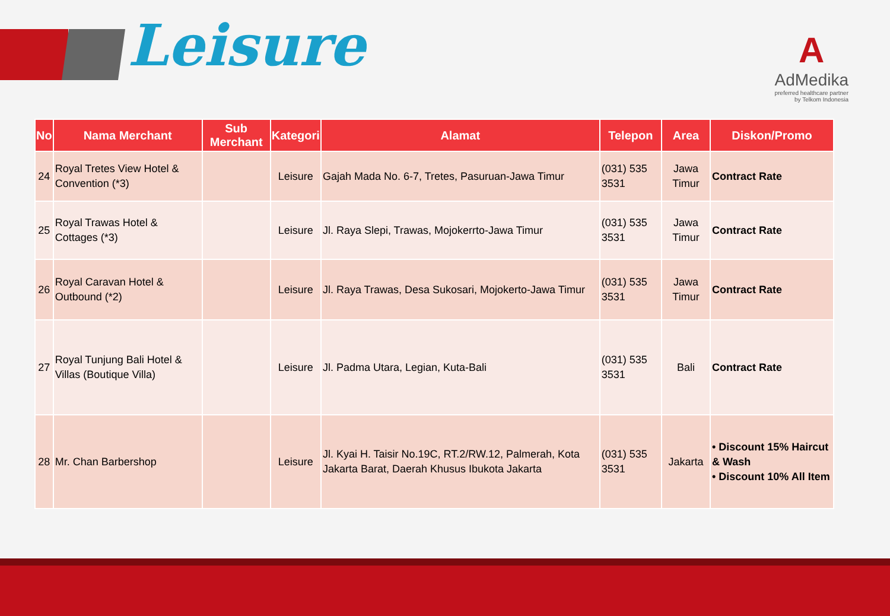Leisure
A
AdMedika
preferred healthcare partner
by Telkom Indonesia
| No | Nama Merchant | Sub Merchant | Kategori | Alamat | Telepon | Area | Diskon/Promo |
| --- | --- | --- | --- | --- | --- | --- | --- |
| 24 | Royal Tretes View Hotel & Convention (*3) | | Leisure | Gajah Mada No. 6-7, Tretes, Pasuruan-Jawa Timur | (031) 535 3531 | Jawa Timur | Contract Rate |
| 25 | Royal Trawas Hotel & Cottages (*3) | | Leisure | Jl. Raya Slepi, Trawas, Mojokerrto-Jawa Timur | (031) 535 3531 | Jawa Timur | Contract Rate |
| 26 | Royal Caravan Hotel & Outbound (*2) | | Leisure | Jl. Raya Trawas, Desa Sukosari, Mojokerto-Jawa Timur | (031) 535 3531 | Jawa Timur | Contract Rate |
| 27 | Royal Tunjung Bali Hotel & Villas (Boutique Villa) | | Leisure | Jl. Padma Utara, Legian, Kuta-Bali | (031) 535 3531 | Bali | Contract Rate |
| 28 | Mr. Chan Barbershop | | Leisure | Jl. Kyai H. Taisir No.19C, RT.2/RW.12, Palmerah, Kota Jakarta Barat, Daerah Khusus Ibukota Jakarta | (031) 535 3531 | Jakarta | • Discount 15% Haircut & Wash • Discount 10% All Item |